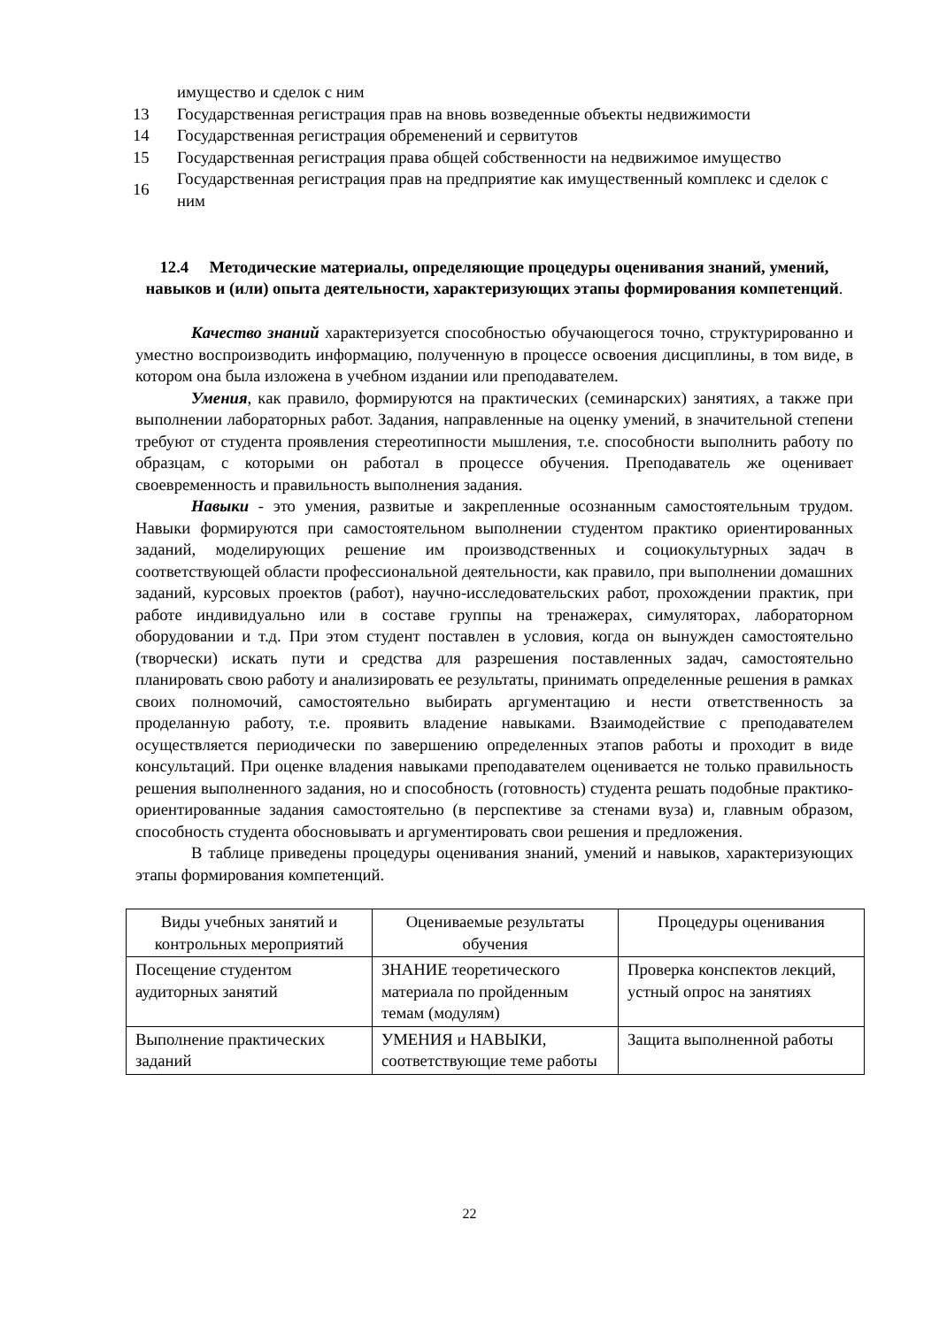| | имущество и сделок с ним |
| 13 | Государственная регистрация прав на вновь возведенные объекты недвижимости |
| 14 | Государственная регистрация обременений и сервитутов |
| 15 | Государственная регистрация права общей собственности на недвижимое имущество |
| 16 | Государственная регистрация прав на предприятие как имущественный комплекс и сделок с ним |
12.4 Методические материалы, определяющие процедуры оценивания знаний, умений, навыков и (или) опыта деятельности, характеризующих этапы формирования компетенций.
Качество знаний характеризуется способностью обучающегося точно, структурированно и уместно воспроизводить информацию, полученную в процессе освоения дисциплины, в том виде, в котором она была изложена в учебном издании или преподавателем.
Умения, как правило, формируются на практических (семинарских) занятиях, а также при выполнении лабораторных работ. Задания, направленные на оценку умений, в значительной степени требуют от студента проявления стереотипности мышления, т.е. способности выполнить работу по образцам, с которыми он работал в процессе обучения. Преподаватель же оценивает своевременность и правильность выполнения задания.
Навыки - это умения, развитые и закрепленные осознанным самостоятельным трудом. Навыки формируются при самостоятельном выполнении студентом практико ориентированных заданий, моделирующих решение им производственных и социокультурных задач в соответствующей области профессиональной деятельности, как правило, при выполнении домашних заданий, курсовых проектов (работ), научно-исследовательских работ, прохождении практик, при работе индивидуально или в составе группы на тренажерах, симуляторах, лабораторном оборудовании и т.д. При этом студент поставлен в условия, когда он вынужден самостоятельно (творчески) искать пути и средства для разрешения поставленных задач, самостоятельно планировать свою работу и анализировать ее результаты, принимать определенные решения в рамках своих полномочий, самостоятельно выбирать аргументацию и нести ответственность за проделанную работу, т.е. проявить владение навыками. Взаимодействие с преподавателем осуществляется периодически по завершению определенных этапов работы и проходит в виде консультаций. При оценке владения навыками преподавателем оценивается не только правильность решения выполненного задания, но и способность (готовность) студента решать подобные практико-ориентированные задания самостоятельно (в перспективе за стенами вуза) и, главным образом, способность студента обосновывать и аргументировать свои решения и предложения.
В таблице приведены процедуры оценивания знаний, умений и навыков, характеризующих этапы формирования компетенций.
| Виды учебных занятий и контрольных мероприятий | Оцениваемые результаты обучения | Процедуры оценивания |
| --- | --- | --- |
| Посещение студентом аудиторных занятий | ЗНАНИЕ теоретического материала по пройденным темам (модулям) | Проверка конспектов лекций, устный опрос на занятиях |
| Выполнение практических заданий | УМЕНИЯ и НАВЫКИ, соответствующие теме работы | Защита выполненной работы |
22